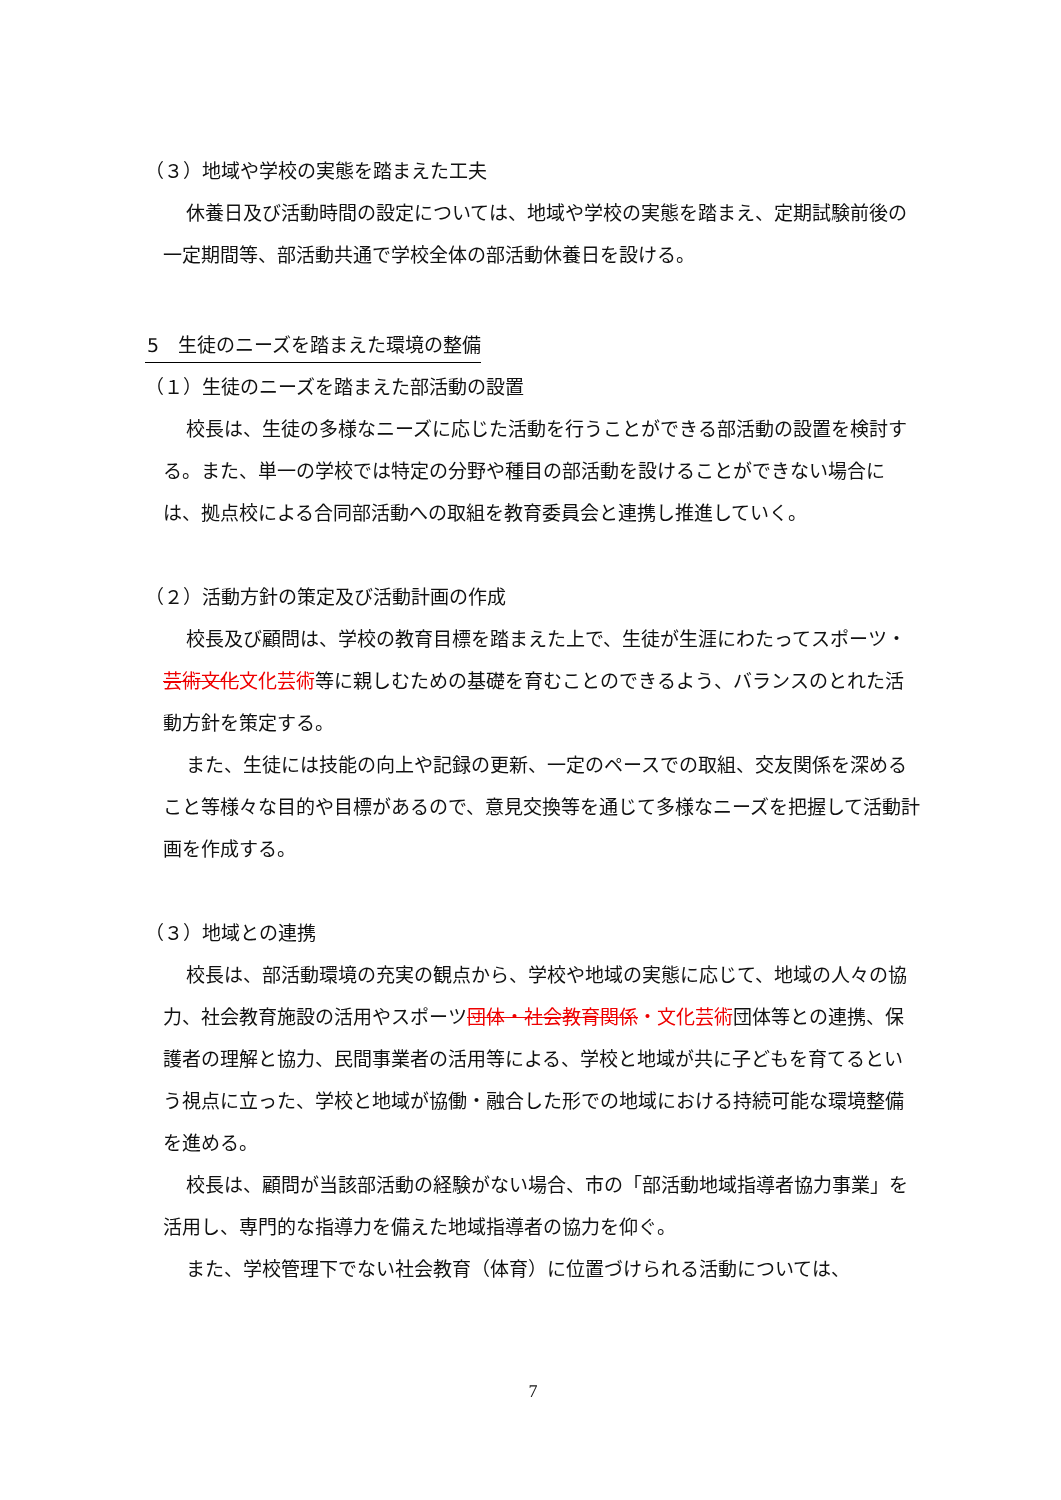（３）地域や学校の実態を踏まえた工夫
休養日及び活動時間の設定については、地域や学校の実態を踏まえ、定期試験前後の一定期間等、部活動共通で学校全体の部活動休養日を設ける。
5　生徒のニーズを踏まえた環境の整備
（１）生徒のニーズを踏まえた部活動の設置
校長は、生徒の多様なニーズに応じた活動を行うことができる部活動の設置を検討する。また、単一の学校では特定の分野や種目の部活動を設けることができない場合には、拠点校による合同部活動への取組を教育委員会と連携し推進していく。
（２）活動方針の策定及び活動計画の作成
校長及び顧問は、学校の教育目標を踏まえた上で、生徒が生涯にわたってスポーツ・芸術文化 文化芸術等に親しむための基礎を育むことのできるよう、バランスのとれた活動方針を策定する。
また、生徒には技能の向上や記録の更新、一定のペースでの取組、交友関係を深めること等様々な目的や目標があるので、意見交換等を通じて多様なニーズを把握して活動計画を作成する。
（３）地域との連携
校長は、部活動環境の充実の観点から、学校や地域の実態に応じて、地域の人々の協力、社会教育施設の活用やスポーツ団体・社会教育関係・文化芸術団体等との連携、保護者の理解と協力、民間事業者の活用等による、学校と地域が共に子どもを育てるという視点に立った、学校と地域が協働・融合した形での地域における持続可能な環境整備を進める。
校長は、顧問が当該部活動の経験がない場合、市の「部活動地域指導者協力事業」を活用し、専門的な指導力を備えた地域指導者の協力を仰ぐ。
また、学校管理下でない社会教育（体育）に位置づけられる活動については、
7